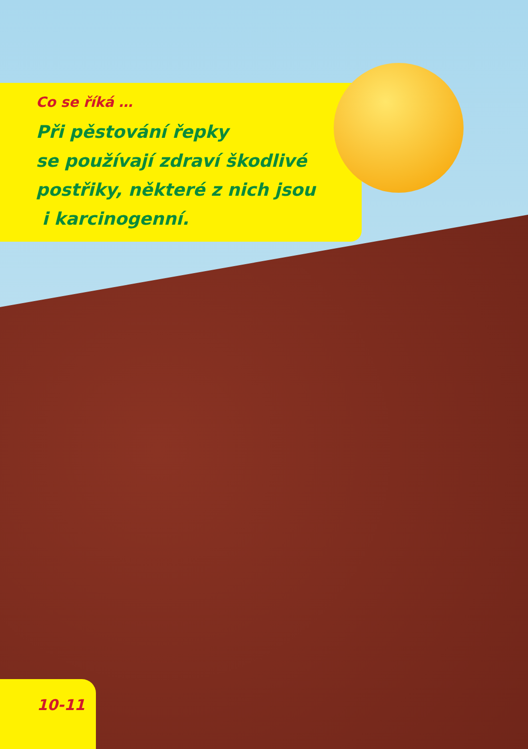Co se říká …
Při pěstování řepky
se používají zdraví škodlivé
postřiky, některé z nich jsou
i karcinogenní.
10-11